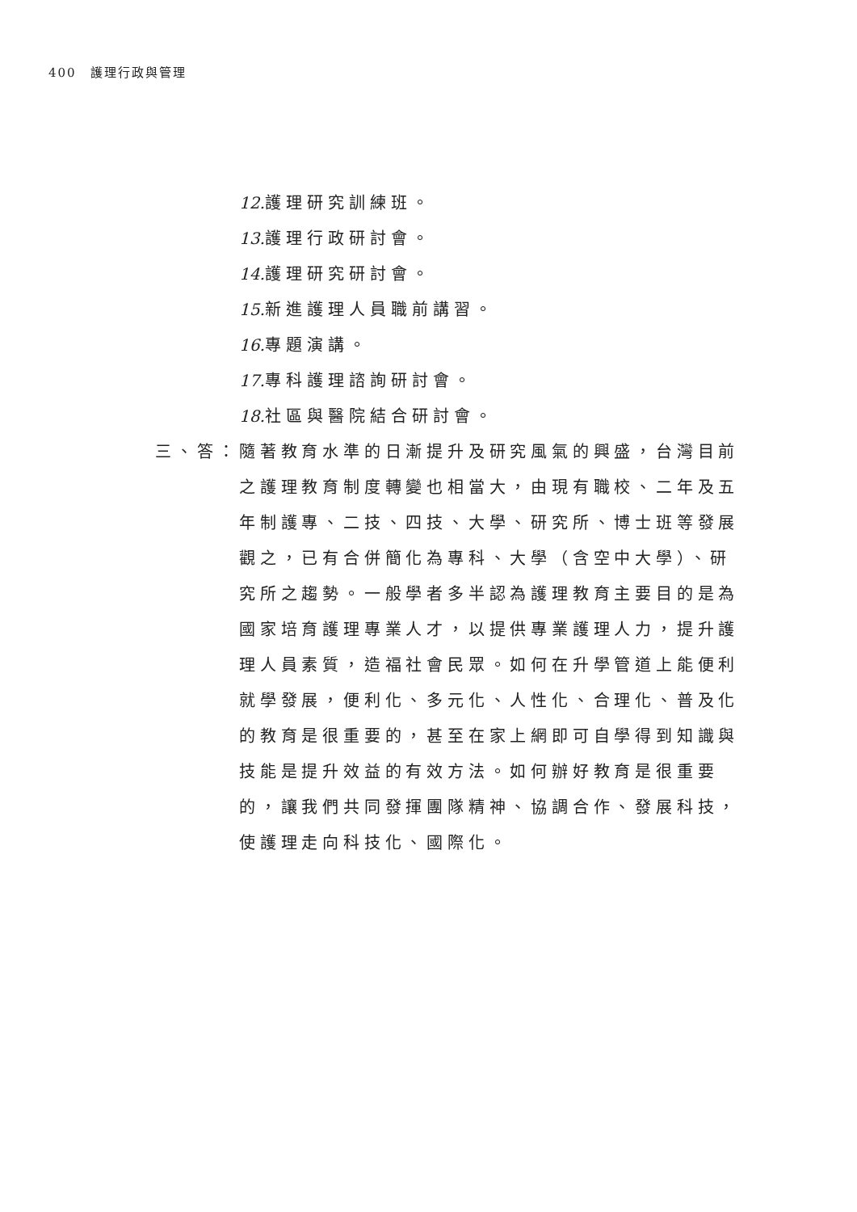400　護理行政與管理
12. 護理研究訓練班。
13. 護理行政研討會。
14. 護理研究研討會。
15. 新進護理人員職前講習。
16. 專題演講。
17. 專科護理諮詢研討會。
18. 社區與醫院結合研討會。
三、答： 隨著教育水準的日漸提升及研究風氣的興盛，台灣目前之護理教育制度轉變也相當大，由現有職校、二年及五年制護專、二技、四技、大學、研究所、博士班等發展觀之，已有合併簡化為專科、大學（含空中大學）、研究所之趨勢。一般學者多半認為護理教育主要目的是為國家培育護理專業人才，以提供專業護理人力，提升護理人員素質，造福社會民眾。如何在升學管道上能便利就學發展，便利化、多元化、人性化、合理化、普及化的教育是很重要的，甚至在家上網即可自學得到知識與技能是提升效益的有效方法。如何辦好教育是很重要的，讓我們共同發揮團隊精神、協調合作、發展科技，使護理走向科技化、國際化。